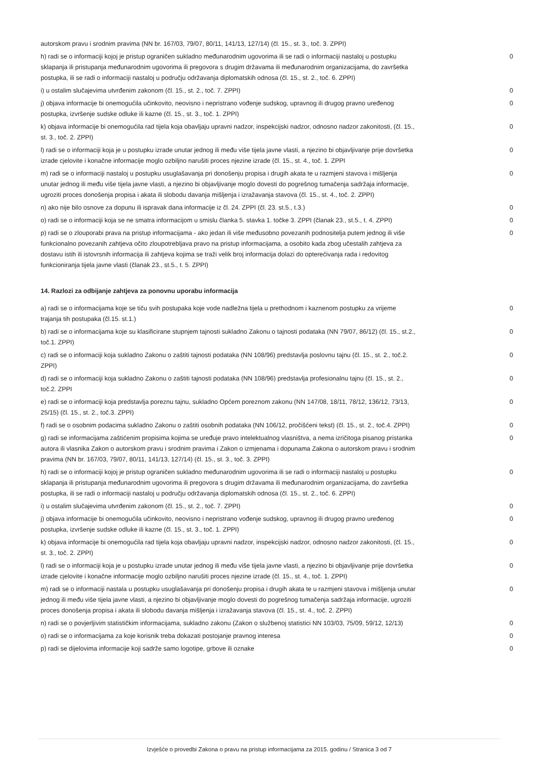| autorskom pravu i srodnim pravima (NN br. 167/03, 79/07, 80/11, 141/13, 127/14) (čl. 15., st. 3., toč. 3. ZPPI) | |
| h) radi se o informaciji kojoj je pristup ograničen sukladno međunarodnim ugovorima ili se radi o informaciji nastaloj u postupku sklapanja ili pristupanja međunarodnim ugovorima ili pregovora s drugim državama ili međunarodnim organizacijama, do završetka postupka, ili se radi o informaciji nastaloj u području održavanja diplomatskih odnosa (čl. 15., st. 2., toč. 6. ZPPI) | 0 |
| i) u ostalim slučajevima utvrđenim zakonom (čl. 15., st. 2., toč. 7. ZPPI) | 0 |
| j) objava informacije bi onemogućila učinkovito, neovisno i nepristrano vođenje sudskog, upravnog ili drugog pravno uređenog postupka, izvršenje sudske odluke ili kazne (čl. 15., st. 3., toč. 1. ZPPI) | 0 |
| k) objava informacije bi onemogućila rad tijela koja obavljaju upravni nadzor, inspekcijski nadzor, odnosno nadzor zakonitosti, (čl. 15., st. 3., toč. 2. ZPPI) | 0 |
| l) radi se o informaciji koja je u postupku izrade unutar jednog ili među više tijela javne vlasti, a njezino bi objavljivanje prije dovršetka izrade cjelovite i konačne informacije moglo ozbiljno narušiti proces njezine izrade (čl. 15., st. 4., toč. 1. ZPPI | 0 |
| m) radi se o informaciji nastaloj u postupku usuglašavanja pri donošenju propisa i drugih akata te u razmjeni stavova i mišljenja unutar jednog ili među više tijela javne vlasti, a njezino bi objavljivanje moglo dovesti do pogrešnog tumačenja sadržaja informacije, ugroziti proces donošenja propisa i akata ili slobodu davanja mišljenja i izražavanja stavova (čl. 15., st. 4., toč. 2. ZPPI) | 0 |
| n) ako nije bilo osnove za dopunu ili ispravak dana informacije iz čl. 24. ZPPI (čl. 23. st.5., t.3.) | 0 |
| o) radi se o informaciji koja se ne smatra informacijom u smislu članka 5. stavka 1. točke 3. ZPPI (članak 23., st.5., t. 4. ZPPI) | 0 |
| p) radi se o zlouporabi prava na pristup informacijama - ako jedan ili više međusobno povezanih podnositelja putem jednog ili više funkcionalno povezanih zahtjeva očito zloupotrebljava pravo na pristup informacijama, a osobito kada zbog učestalih zahtjeva za dostavu istih ili istovrsnih informacija ili zahtjeva kojima se traži velik broj informacija dolazi do opterećivanja rada i redovitog funkcioniranja tijela javne vlasti (članak 23., st.5., t. 5. ZPPI) | 0 |
14. Razlozi za odbijanje zahtjeva za ponovnu uporabu informacija
| a) radi se o informacijama koje se tiču svih postupaka koje vode nadležna tijela u prethodnom i kaznenom postupku za vrijeme trajanja tih postupaka (čl.15. st.1.) | 0 |
| b) radi se o informacijama koje su klasificirane stupnjem tajnosti sukladno Zakonu o tajnosti podataka (NN 79/07, 86/12) (čl. 15., st.2., toč.1. ZPPI) | 0 |
| c) radi se o informaciji koja sukladno Zakonu o zaštiti tajnosti podataka (NN 108/96) predstavlja poslovnu tajnu (čl. 15., st. 2., toč.2. ZPPI) | 0 |
| d) radi se o informaciji koja sukladno Zakonu o zaštiti tajnosti podataka (NN 108/96) predstavlja profesionalnu tajnu (čl. 15., st. 2., toč.2. ZPPI | 0 |
| e) radi se o informaciji koja predstavlja poreznu tajnu, sukladno Općem poreznom zakonu (NN 147/08, 18/11, 78/12, 136/12, 73/13, 25/15) (čl. 15., st. 2., toč.3. ZPPI) | 0 |
| f) radi se o osobnim podacima sukladno Zakonu o zaštiti osobnih podataka (NN 106/12, pročišćeni tekst) (čl. 15., st. 2., toč.4. ZPPI) | 0 |
| g) radi se informacijama zaštićenim propisima kojima se uređuje pravo intelektualnog vlasništva, a nema izričitoga pisanog pristanka autora ili vlasnika Zakon o autorskom pravu i srodnim pravima i Zakon o izmjenama i dopunama Zakona o autorskom pravu i srodnim pravima (NN br. 167/03, 79/07, 80/11, 141/13, 127/14) (čl. 15., st. 3., toč. 3. ZPPI) | 0 |
| h) radi se o informaciji kojoj je pristup ograničen sukladno međunarodnim ugovorima ili se radi o informaciji nastaloj u postupku sklapanja ili pristupanja međunarodnim ugovorima ili pregovora s drugim državama ili međunarodnim organizacijama, do završetka postupka, ili se radi o informaciji nastaloj u području održavanja diplomatskih odnosa (čl. 15., st. 2., toč. 6. ZPPI) | 0 |
| i) u ostalim slučajevima utvrđenim zakonom (čl. 15., st. 2., toč. 7. ZPPI) | 0 |
| j) objava informacije bi onemogućila učinkovito, neovisno i nepristrano vođenje sudskog, upravnog ili drugog pravno uređenog postupka, izvršenje sudske odluke ili kazne (čl. 15., st. 3., toč. 1. ZPPI) | 0 |
| k) objava informacije bi onemogućila rad tijela koja obavljaju upravni nadzor, inspekcijski nadzor, odnosno nadzor zakonitosti, (čl. 15., st. 3., toč. 2. ZPPI) | 0 |
| l) radi se o informaciji koja je u postupku izrade unutar jednog ili među više tijela javne vlasti, a njezino bi objavljivanje prije dovršetka izrade cjelovite i konačne informacije moglo ozbiljno narušiti proces njezine izrade (čl. 15., st. 4., toč. 1. ZPPI) | 0 |
| m) radi se o informaciji nastala u postupku usuglašavanja pri donošenju propisa i drugih akata te u razmjeni stavova i mišljenja unutar jednog ili među više tijela javne vlasti, a njezino bi objavljivanje moglo dovesti do pogrešnog tumačenja sadržaja informacije, ugroziti proces donošenja propisa i akata ili slobodu davanja mišljenja i izražavanja stavova (čl. 15., st. 4., toč. 2. ZPPI) | 0 |
| n) radi se o povjerljivim statističkim informacijama, sukladno zakonu (Zakon o službenoj statistici NN 103/03, 75/09, 59/12, 12/13) | 0 |
| o) radi se o informacijama za koje korisnik treba dokazati postojanje pravnog interesa | 0 |
| p) radi se dijelovima informacije koji sadrže samo logotipe, grbove ili oznake | 0 |
Izvješće o provedbi Zakona o pravu na pristup informacijama za 2015. godinu / Stranica 3 od 7